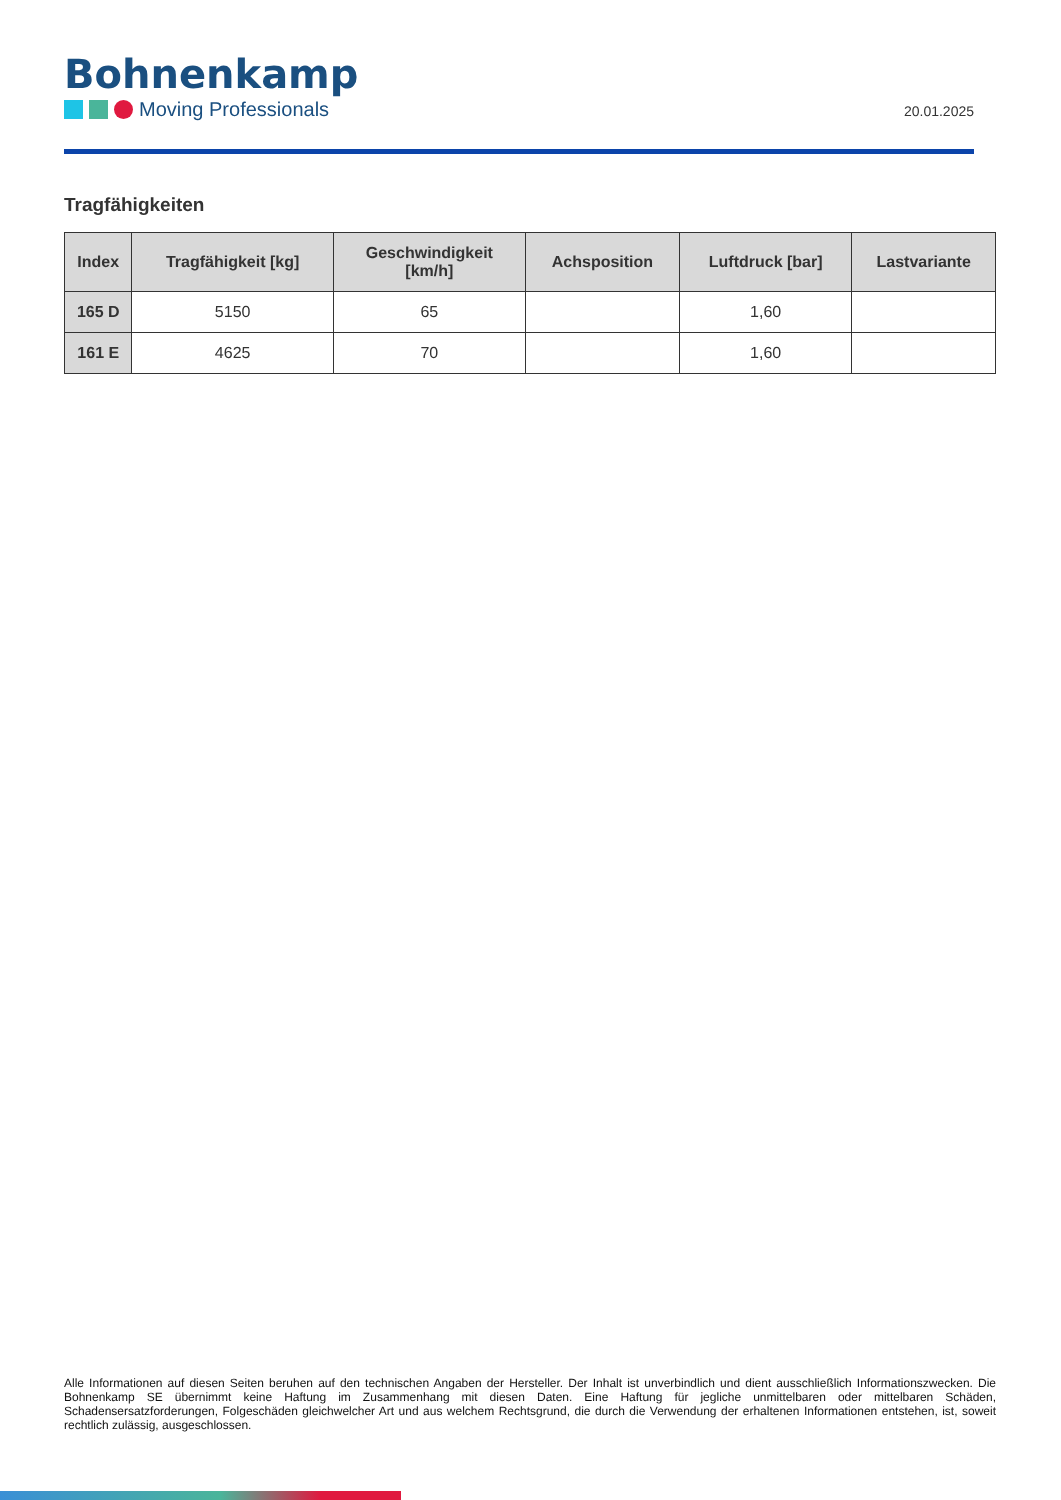Bohnenkamp
Moving Professionals
20.01.2025
Tragfähigkeiten
| Index | Tragfähigkeit [kg] | Geschwindigkeit [km/h] | Achsposition | Luftdruck [bar] | Lastvariante |
| --- | --- | --- | --- | --- | --- |
| 165 D | 5150 | 65 | | 1,60 | |
| 161 E | 4625 | 70 | | 1,60 | |
Alle Informationen auf diesen Seiten beruhen auf den technischen Angaben der Hersteller. Der Inhalt ist unverbindlich und dient ausschließlich Informationszwecken. Die Bohnenkamp SE übernimmt keine Haftung im Zusammenhang mit diesen Daten. Eine Haftung für jegliche unmittelbaren oder mittelbaren Schäden, Schadensersatzforderungen, Folgeschäden gleichwelcher Art und aus welchem Rechtsgrund, die durch die Verwendung der erhaltenen Informationen entstehen, ist, soweit rechtlich zulässig, ausgeschlossen.